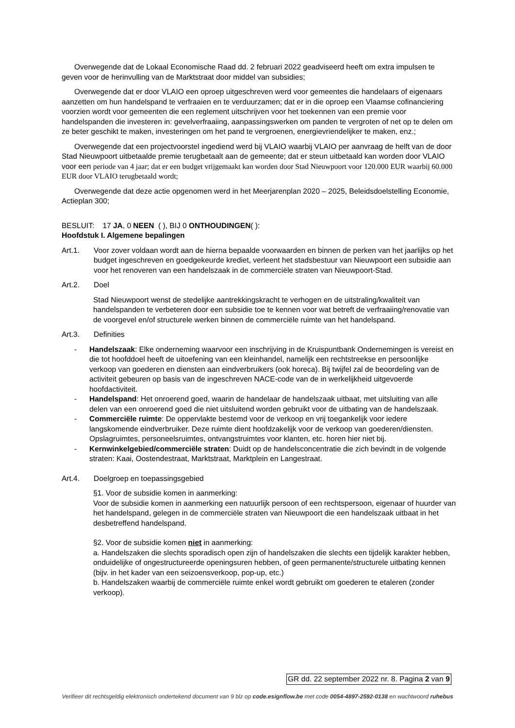Overwegende dat de Lokaal Economische Raad dd. 2 februari 2022 geadviseerd heeft om extra impulsen te geven voor de herinvulling van de Marktstraat door middel van subsidies;
Overwegende dat er door VLAIO een oproep uitgeschreven werd voor gemeentes die handelaars of eigenaars aanzetten om hun handelspand te verfraaien en te verduurzamen; dat er in die oproep een Vlaamse cofinanciering voorzien wordt voor gemeenten die een reglement uitschrijven voor het toekennen van een premie voor handelspanden die investeren in: gevelverfraaiing, aanpassingswerken om panden te vergroten of net op te delen om ze beter geschikt te maken, investeringen om het pand te vergroenen, energievriendelijker te maken, enz.;
Overwegende dat een projectvoorstel ingediend werd bij VLAIO waarbij VLAIO per aanvraag de helft van de door Stad Nieuwpoort uitbetaalde premie terugbetaalt aan de gemeente; dat er steun uitbetaald kan worden door VLAIO voor een periode van 4 jaar; dat er een budget vrijgemaakt kan worden door Stad Nieuwpoort voor 120.000 EUR waarbij 60.000 EUR door VLAIO terugbetaald wordt;
Overwegende dat deze actie opgenomen werd in het Meerjarenplan 2020 – 2025, Beleidsdoelstelling Economie, Actieplan 300;
BESLUIT: 17 JA, 0 NEEN ( ), BIJ 0 ONTHOUDINGEN( ):
Hoofdstuk I. Algemene bepalingen
Art.1. Voor zover voldaan wordt aan de hierna bepaalde voorwaarden en binnen de perken van het jaarlijks op het budget ingeschreven en goedgekeurde krediet, verleent het stadsbestuur van Nieuwpoort een subsidie aan voor het renoveren van een handelszaak in de commerciële straten van Nieuwpoort-Stad.
Art.2. Doel
Stad Nieuwpoort wenst de stedelijke aantrekkingskracht te verhogen en de uitstraling/kwaliteit van handelspanden te verbeteren door een subsidie toe te kennen voor wat betreft de verfraaiing/renovatie van de voorgevel en/of structurele werken binnen de commerciële ruimte van het handelspand.
Art.3. Definities
- Handelszaak: Elke onderneming waarvoor een inschrijving in de Kruispuntbank Ondernemingen is vereist en die tot hoofddoel heeft de uitoefening van een kleinhandel, namelijk een rechtstreekse en persoonlijke verkoop van goederen en diensten aan eindverbruikers (ook horeca). Bij twijfel zal de beoordeling van de activiteit gebeuren op basis van de ingeschreven NACE-code van de in werkelijkheid uitgevoerde hoofdactiviteit.
- Handelspand: Het onroerend goed, waarin de handelaar de handelszaak uitbaat, met uitsluiting van alle delen van een onroerend goed die niet uitsluitend worden gebruikt voor de uitbating van de handelszaak.
- Commerciële ruimte: De oppervlakte bestemd voor de verkoop en vrij toegankelijk voor iedere langskomende eindverbruiker. Deze ruimte dient hoofdzakelijk voor de verkoop van goederen/diensten. Opslagruimtes, personeelsruimtes, ontvangstruimtes voor klanten, etc. horen hier niet bij.
- Kernwinkelgebied/commerciële straten: Duidt op de handelsconcentratie die zich bevindt in de volgende straten: Kaai, Oostendestraat, Marktstraat, Marktplein en Langestraat.
Art.4. Doelgroep en toepassingsgebied
§1. Voor de subsidie komen in aanmerking:
Voor de subsidie komen in aanmerking een natuurlijk persoon of een rechtspersoon, eigenaar of huurder van het handelspand, gelegen in de commerciële straten van Nieuwpoort die een handelszaak uitbaat in het desbetreffend handelspand.
§2. Voor de subsidie komen niet in aanmerking:
a. Handelszaken die slechts sporadisch open zijn of handelszaken die slechts een tijdelijk karakter hebben, onduidelijke of ongestructureerde openingsuren hebben, of geen permanente/structurele uitbating kennen (bijv. in het kader van een seizoensverkoop, pop-up, etc.)
b. Handelszaken waarbij de commerciële ruimte enkel wordt gebruikt om goederen te etaleren (zonder verkoop).
GR dd. 22 september 2022 nr. 8. Pagina 2 van 9
Verifieer dit rechtsgeldig elektronisch ondertekend document van 9 blz op code.esignflow.be met code 0054-4897-2592-0138 en wachtwoord ruhebus